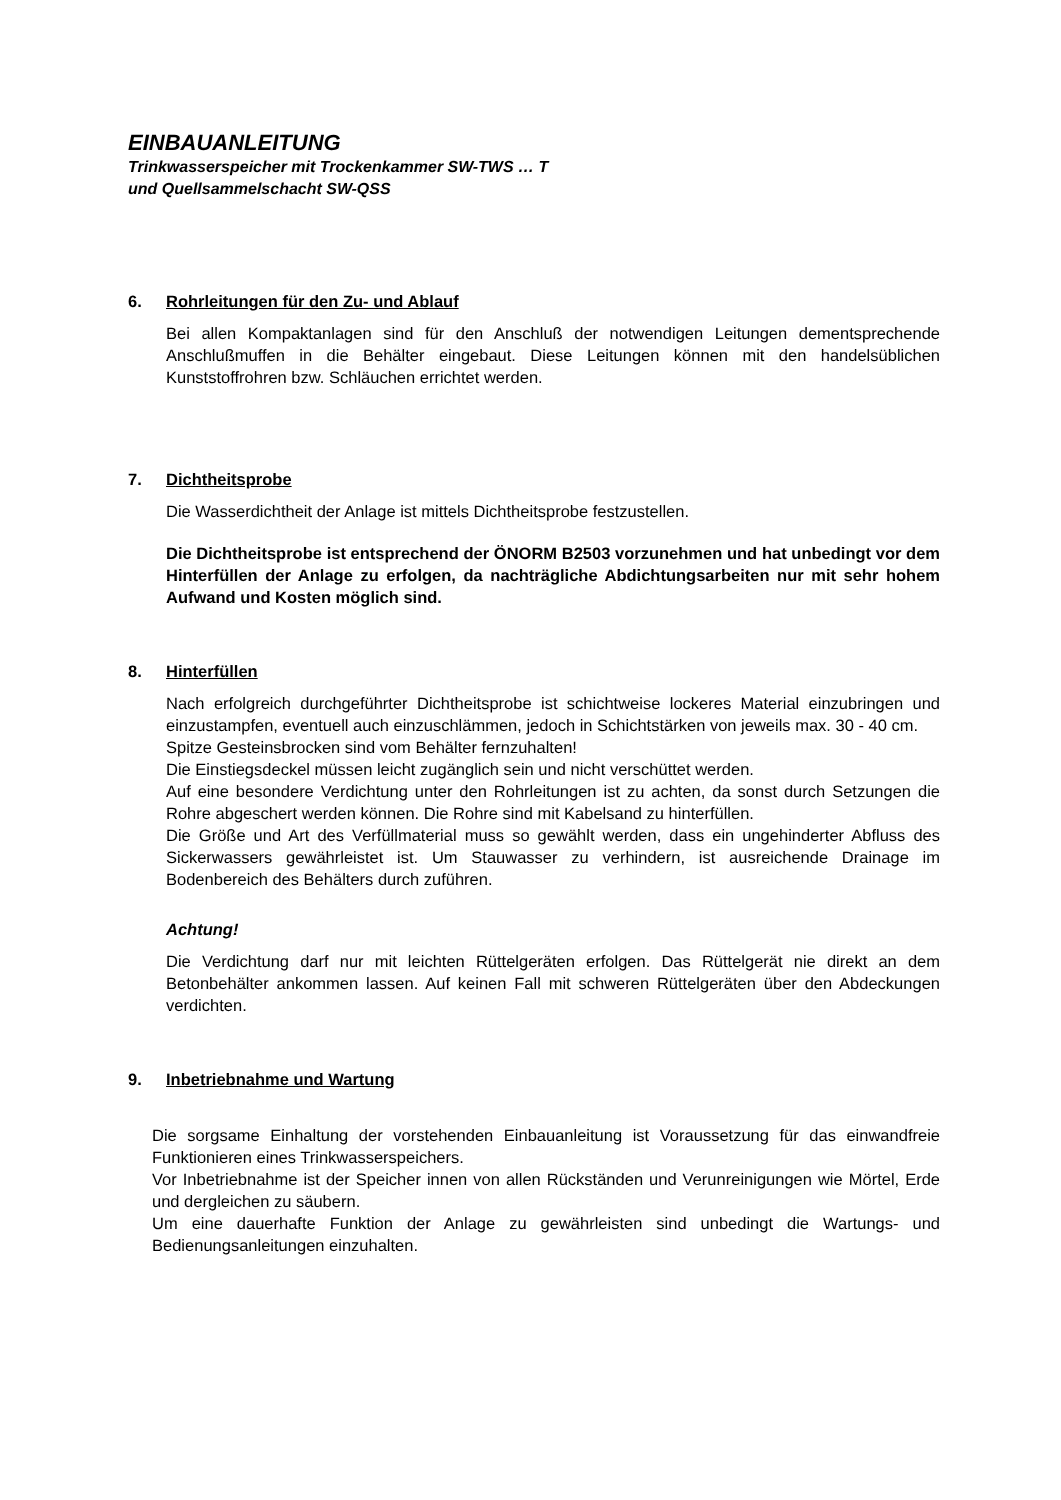EINBAUANLEITUNG
Trinkwasserspeicher mit Trockenkammer SW-TWS … T
und Quellsammelschacht SW-QSS
6. Rohrleitungen für den Zu- und Ablauf
Bei allen Kompaktanlagen sind für den Anschluß der notwendigen Leitungen dementsprechende Anschlußmuffen in die Behälter eingebaut. Diese Leitungen können mit den handelsüblichen Kunststoffrohren bzw. Schläuchen errichtet werden.
7. Dichtheitsprobe
Die Wasserdichtheit der Anlage ist mittels Dichtheitsprobe festzustellen.
Die Dichtheitsprobe ist entsprechend der ÖNORM B2503 vorzunehmen und hat unbedingt vor dem Hinterfüllen der Anlage zu erfolgen, da nachträgliche Abdichtungsarbeiten nur mit sehr hohem Aufwand und Kosten möglich sind.
8. Hinterfüllen
Nach erfolgreich durchgeführter Dichtheitsprobe ist schichtweise lockeres Material einzubringen und einzustampfen, eventuell auch einzuschlämmen, jedoch in Schichtstärken von jeweils max. 30 - 40 cm.
Spitze Gesteinsbrocken sind vom Behälter fernzuhalten!
Die Einstiegsdeckel müssen leicht zugänglich sein und nicht verschüttet werden.
Auf eine besondere Verdichtung unter den Rohrleitungen ist zu achten, da sonst durch Setzungen die Rohre abgeschert werden können. Die Rohre sind mit Kabelsand zu hinterfüllen.
Die Größe und Art des Verfüllmaterial muss so gewählt werden, dass ein ungehinderter Abfluss des Sickerwassers gewährleistet ist. Um Stauwasser zu verhindern, ist ausreichende Drainage im Bodenbereich des Behälters durch zuführen.
Achtung!
Die Verdichtung darf nur mit leichten Rüttelgeräten erfolgen. Das Rüttelgerät nie direkt an dem Betonbehälter ankommen lassen. Auf keinen Fall mit schweren Rüttelgeräten über den Abdeckungen verdichten.
9. Inbetriebnahme und Wartung
Die sorgsame Einhaltung der vorstehenden Einbauanleitung ist Voraussetzung für das einwandfreie Funktionieren eines Trinkwasserspeichers.
Vor Inbetriebnahme ist der Speicher innen von allen Rückständen und Verunreinigungen wie Mörtel, Erde und dergleichen zu säubern.
Um eine dauerhafte Funktion der Anlage zu gewährleisten sind unbedingt die Wartungs- und Bedienungsanleitungen einzuhalten.